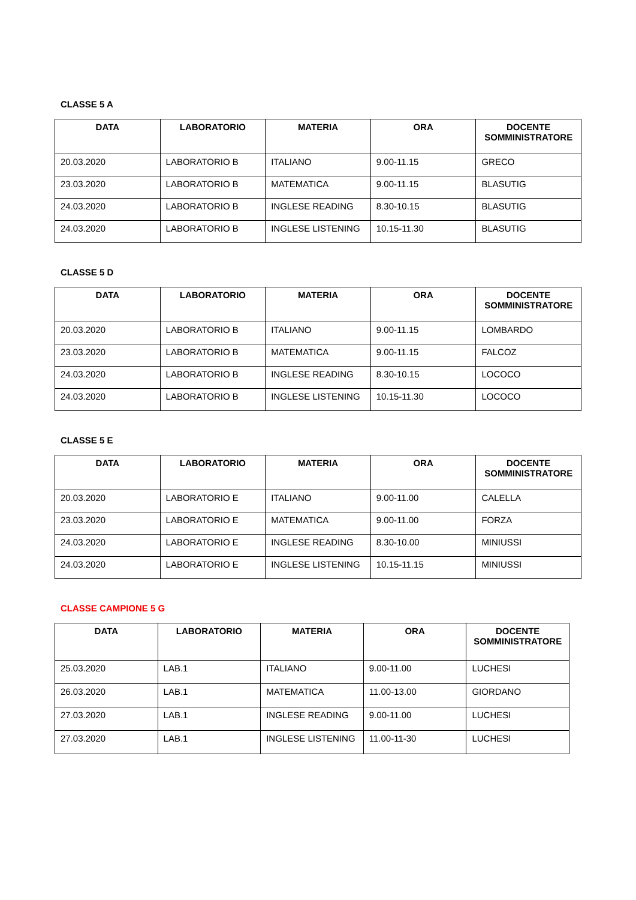CLASSE 5 A
| DATA | LABORATORIO | MATERIA | ORA | DOCENTE SOMMINISTRATORE |
| --- | --- | --- | --- | --- |
| 20.03.2020 | LABORATORIO B | ITALIANO | 9.00-11.15 | GRECO |
| 23.03.2020 | LABORATORIO B | MATEMATICA | 9.00-11.15 | BLASUTIG |
| 24.03.2020 | LABORATORIO B | INGLESE READING | 8.30-10.15 | BLASUTIG |
| 24.03.2020 | LABORATORIO B | INGLESE LISTENING | 10.15-11.30 | BLASUTIG |
CLASSE 5 D
| DATA | LABORATORIO | MATERIA | ORA | DOCENTE SOMMINISTRATORE |
| --- | --- | --- | --- | --- |
| 20.03.2020 | LABORATORIO B | ITALIANO | 9.00-11.15 | LOMBARDO |
| 23.03.2020 | LABORATORIO B | MATEMATICA | 9.00-11.15 | FALCOZ |
| 24.03.2020 | LABORATORIO B | INGLESE READING | 8.30-10.15 | LOCOCO |
| 24.03.2020 | LABORATORIO B | INGLESE LISTENING | 10.15-11.30 | LOCOCO |
CLASSE 5 E
| DATA | LABORATORIO | MATERIA | ORA | DOCENTE SOMMINISTRATORE |
| --- | --- | --- | --- | --- |
| 20.03.2020 | LABORATORIO E | ITALIANO | 9.00-11.00 | CALELLA |
| 23.03.2020 | LABORATORIO E | MATEMATICA | 9.00-11.00 | FORZA |
| 24.03.2020 | LABORATORIO E | INGLESE READING | 8.30-10.00 | MINIUSSI |
| 24.03.2020 | LABORATORIO E | INGLESE LISTENING | 10.15-11.15 | MINIUSSI |
CLASSE CAMPIONE 5 G
| DATA | LABORATORIO | MATERIA | ORA | DOCENTE SOMMINISTRATORE |
| --- | --- | --- | --- | --- |
| 25.03.2020 | LAB.1 | ITALIANO | 9.00-11.00 | LUCHESI |
| 26.03.2020 | LAB.1 | MATEMATICA | 11.00-13.00 | GIORDANO |
| 27.03.2020 | LAB.1 | INGLESE READING | 9.00-11.00 | LUCHESI |
| 27.03.2020 | LAB.1 | INGLESE LISTENING | 11.00-11-30 | LUCHESI |